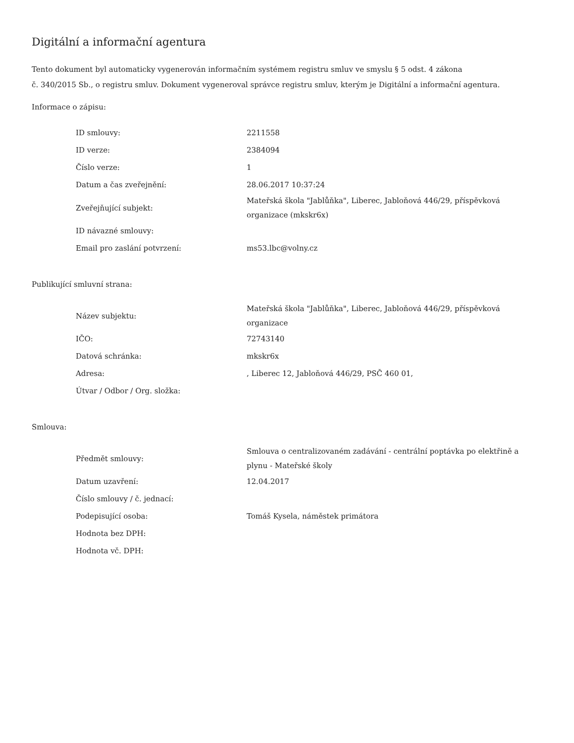Digitální a informační agentura
Tento dokument byl automaticky vygenerován informačním systémem registru smluv ve smyslu § 5 odst. 4 zákona
č. 340/2015 Sb., o registru smluv. Dokument vygeneroval správce registru smluv, kterým je Digitální a informační agentura.
Informace o zápisu:
| ID smlouvy: | 2211558 |
| ID verze: | 2384094 |
| Číslo verze: | 1 |
| Datum a čas zveřejnění: | 28.06.2017 10:37:24 |
| Zveřejňující subjekt: | Mateřská škola "Jablůňka", Liberec, Jabloňová 446/29, příspěvková organizace (mkskr6x) |
| ID návazné smlouvy: | |
| Email pro zaslání potvrzení: | ms53.lbc@volny.cz |
Publikující smluvní strana:
| Název subjektu: | Mateřská škola "Jablůňka", Liberec, Jabloňová 446/29, příspěvková organizace |
| IČO: | 72743140 |
| Datová schránka: | mkskr6x |
| Adresa: | , Liberec 12, Jabloňová 446/29, PSČ 460 01, |
| Útvar / Odbor / Org. složka: | |
Smlouva:
| Předmět smlouvy: | Smlouva o centralizovaném zadávání - centrální poptávka po elektřině a plynu - Mateřské školy |
| Datum uzavření: | 12.04.2017 |
| Číslo smlouvy / č. jednací: | |
| Podepisující osoba: | Tomáš Kysela, náměstek primátora |
| Hodnota bez DPH: | |
| Hodnota vč. DPH: | |